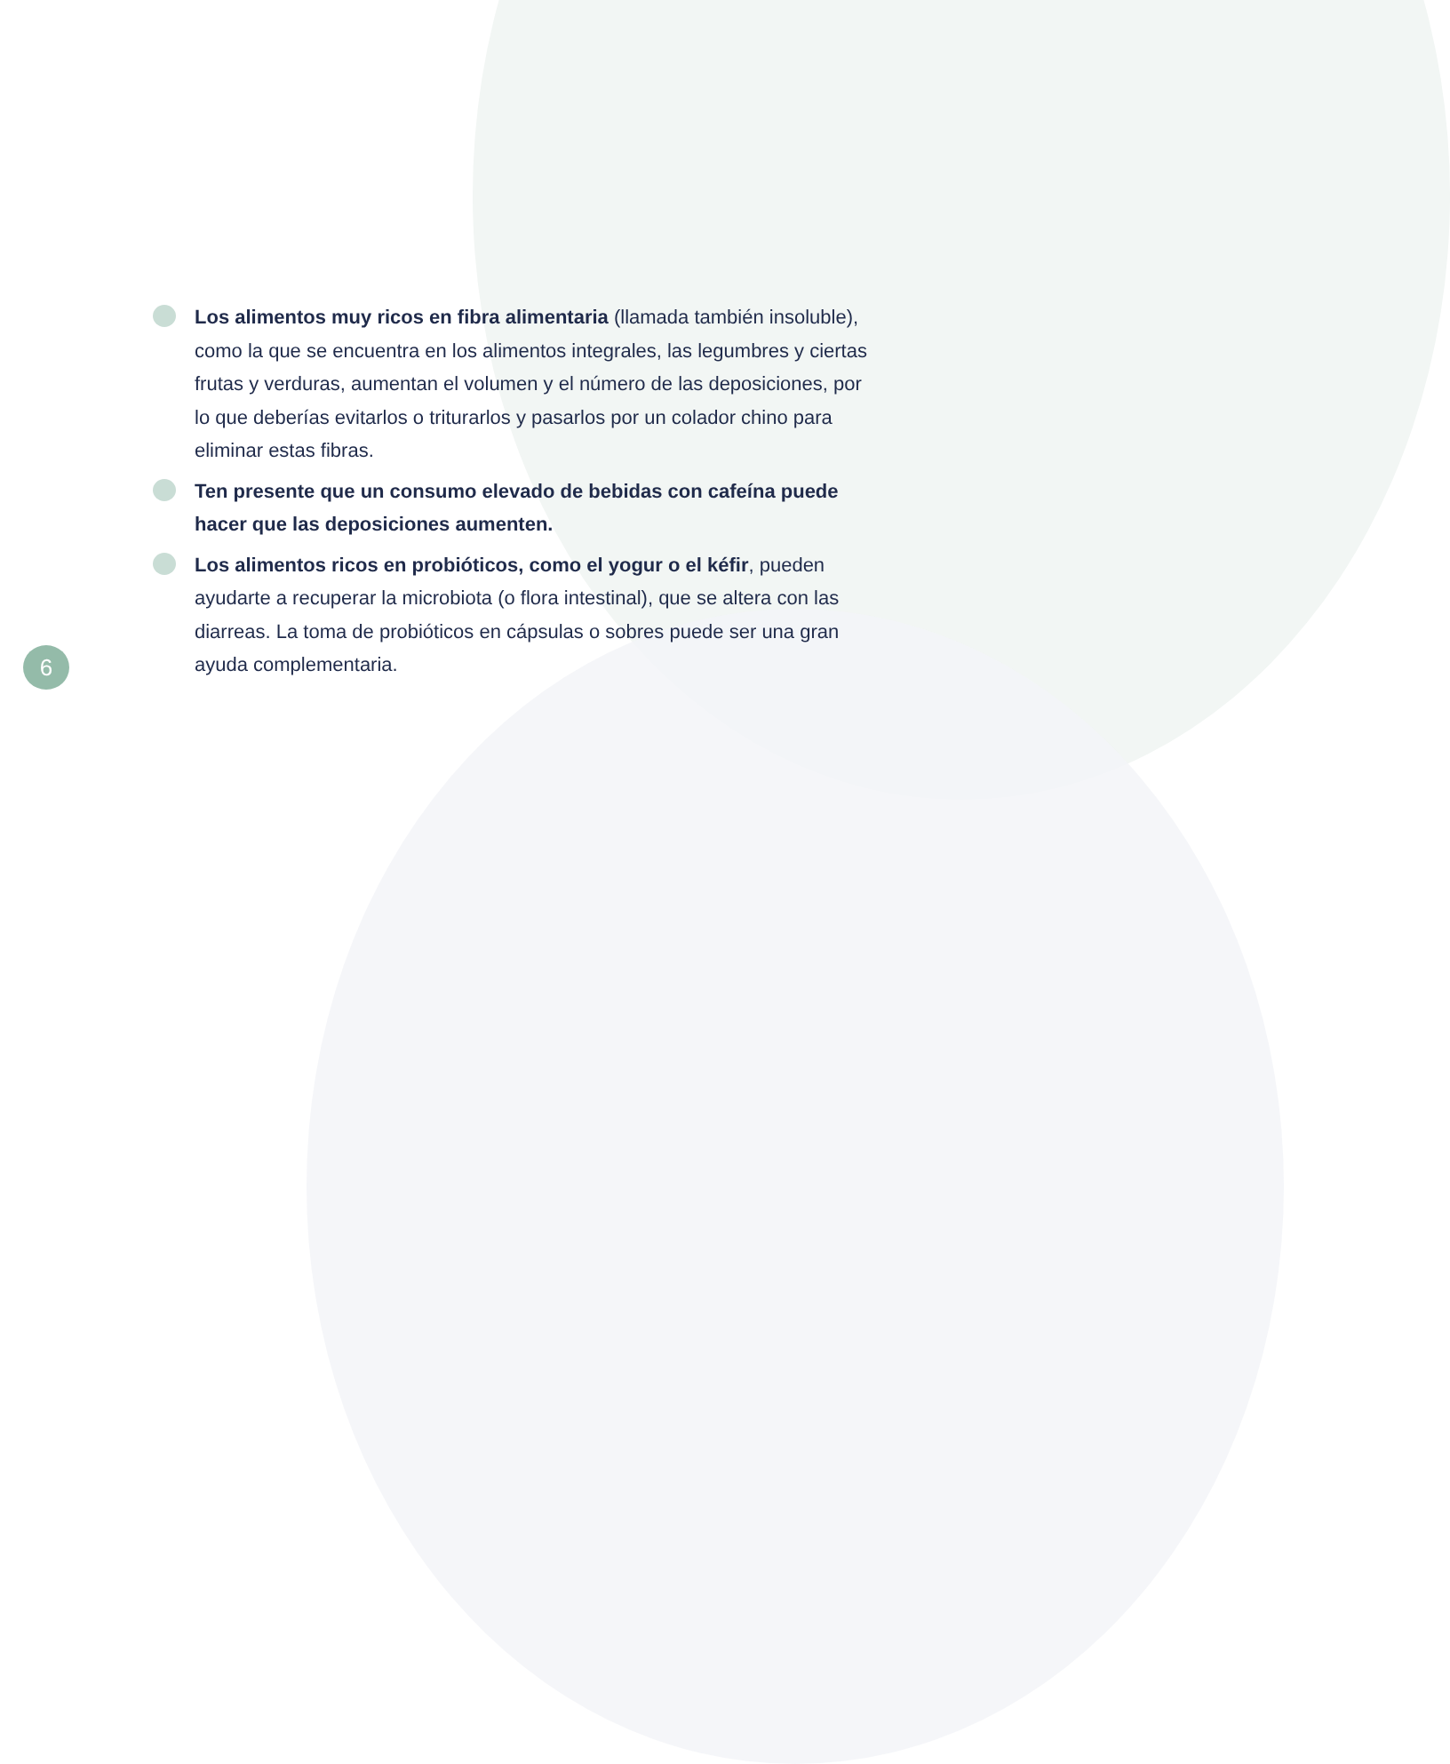Los alimentos muy ricos en fibra alimentaria (llamada también insoluble), como la que se encuentra en los alimentos integrales, las legumbres y ciertas frutas y verduras, aumentan el volumen y el número de las deposiciones, por lo que deberías evitarlos o triturarlos y pasarlos por un colador chino para eliminar estas fibras.
Ten presente que un consumo elevado de bebidas con cafeína puede hacer que las deposiciones aumenten.
Los alimentos ricos en probióticos, como el yogur o el kéfir, pueden ayudarte a recuperar la microbiota (o flora intestinal), que se altera con las diarreas. La toma de probióticos en cápsulas o sobres puede ser una gran ayuda complementaria.
6